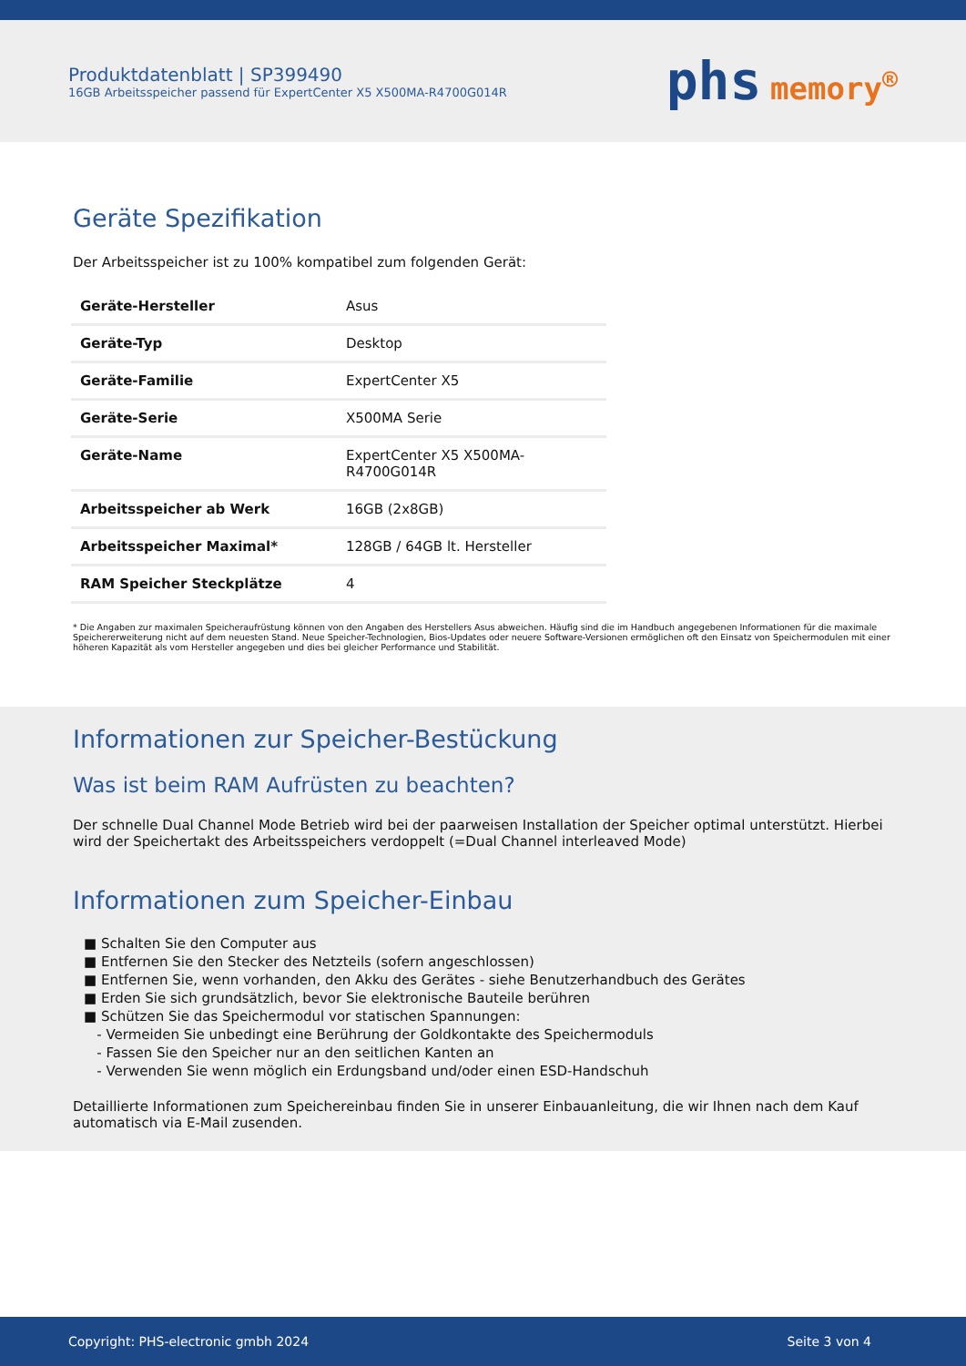Produktdatenblatt | SP399490
16GB Arbeitsspeicher passend für ExpertCenter X5 X500MA-R4700G014R
phs memory<sup>®</sup>
Geräte Spezifikation
Der Arbeitsspeicher ist zu 100% kompatibel zum folgenden Gerät:
| Geräte-Hersteller | Asus |
| Geräte-Typ | Desktop |
| Geräte-Familie | ExpertCenter X5 |
| Geräte-Serie | X500MA Serie |
| Geräte-Name | ExpertCenter X5 X500MA- R4700G014R |
| Arbeitsspeicher ab Werk | 16GB (2x8GB) |
| Arbeitsspeicher Maximal* | 128GB / 64GB lt. Hersteller |
| RAM Speicher Steckplätze | 4 |
* Die Angaben zur maximalen Speicheraufrüstung können von den Angaben des Herstellers Asus abweichen. Häufig sind die im Handbuch angegebenen Informationen für die maximale Speichererweiterung nicht auf dem neuesten Stand. Neue Speicher-Technologien, Bios-Updates oder neuere Software-Versionen ermöglichen oft den Einsatz von Speichermodulen mit einer höheren Kapazität als vom Hersteller angegeben und dies bei gleicher Performance und Stabilität.
Informationen zur Speicher-Bestückung
Was ist beim RAM Aufrüsten zu beachten?
Der schnelle Dual Channel Mode Betrieb wird bei der paarweisen Installation der Speicher optimal unterstützt. Hierbei wird der Speichertakt des Arbeitsspeichers verdoppelt (=Dual Channel interleaved Mode)
Informationen zum Speicher-Einbau
■ Schalten Sie den Computer aus
■ Entfernen Sie den Stecker des Netzteils (sofern angeschlossen)
■ Entfernen Sie, wenn vorhanden, den Akku des Gerätes - siehe Benutzerhandbuch des Gerätes
■ Erden Sie sich grundsätzlich, bevor Sie elektronische Bauteile berühren
■ Schützen Sie das Speichermodul vor statischen Spannungen:
- Vermeiden Sie unbedingt eine Berührung der Goldkontakte des Speichermoduls
- Fassen Sie den Speicher nur an den seitlichen Kanten an
- Verwenden Sie wenn möglich ein Erdungsband und/oder einen ESD-Handschuh
Detaillierte Informationen zum Speichereinbau finden Sie in unserer Einbauanleitung, die wir Ihnen nach dem Kauf automatisch via E-Mail zusenden.
Copyright: PHS-electronic gmbh 2024 Seite 3 von 4